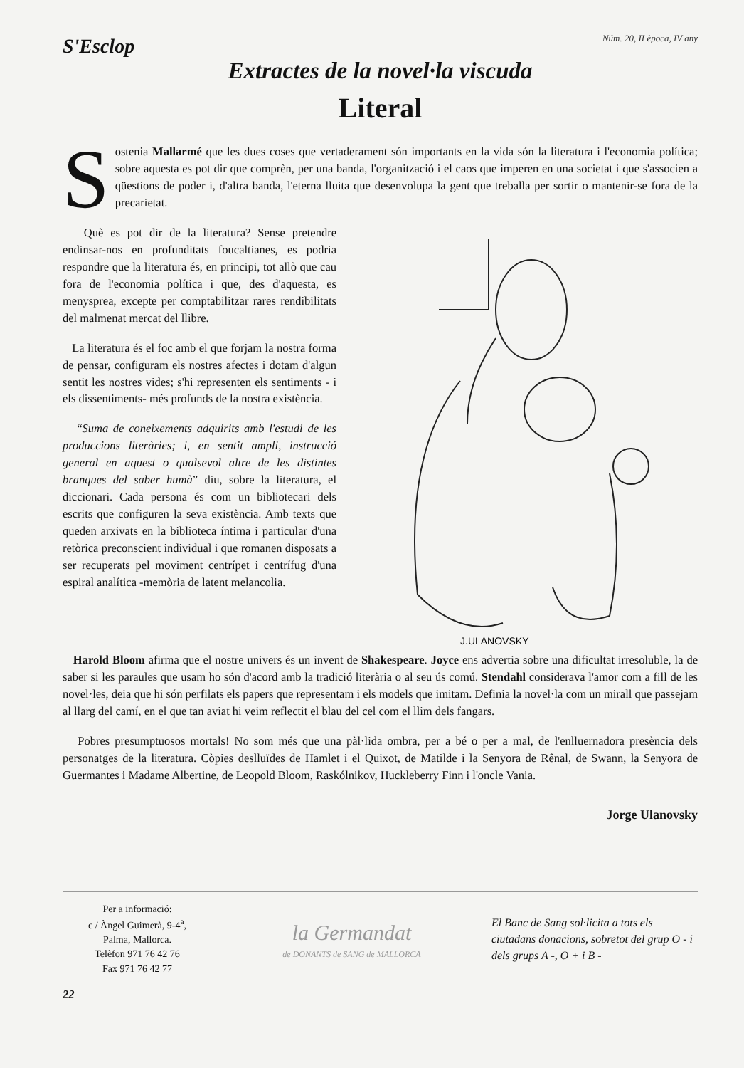S'Esclop
Núm. 20, II època, IV any
Extractes de la novel·la viscuda
Literal
Sostenia Mallarmé que les dues coses que vertaderament són importants en la vida són la literatura i l'economia política; sobre aquesta es pot dir que comprèn, per una banda, l'organització i el caos que imperen en una societat i que s'associen a qüestions de poder i, d'altra banda, l'eterna lluita que desenvolupa la gent que treballa per sortir o mantenir-se fora de la precarietat.
Què es pot dir de la literatura? Sense pretendre endinsar-nos en profunditats foucaltianes, es podria respondre que la literatura és, en principi, tot allò que cau fora de l'economia política i que, des d'aquesta, es menysprea, excepte per comptabilitzar rares rendibilitats del malmenat mercat del llibre.
La literatura és el foc amb el que forjam la nostra forma de pensar, configuram els nostres afectes i dotam d'algun sentit les nostres vides; s'hi representen els sentiments - i els dissentiments- més profunds de la nostra existència.
“Suma de coneixements adquirits amb l'estudi de les produccions literàries; i, en sentit ampli, instrucció general en aquest o qualsevol altre de les distintes branques del saber humà” diu, sobre la literatura, el diccionari. Cada persona és com un bibliotecari dels escrits que configuren la seva existència. Amb texts que queden arxivats en la biblioteca íntima i particular d'una retòrica preconscient individual i que romanen disposats a ser recuperats pel moviment centrípet i centrífug d'una espiral analítica -memòria de latent melancolia.
J.ULANOVSKY
Harold Bloom afirma que el nostre univers és un invent de Shakespeare. Joyce ens advertia sobre una dificultat irresoluble, la de saber si les paraules que usam ho són d'acord amb la tradició literària o al seu ús comú. Stendahl considerava l'amor com a fill de les novel·les, deia que hi són perfilats els papers que representam i els models que imitam. Definia la novel·la com un mirall que passejam al llarg del camí, en el que tan aviat hi veim reflectit el blau del cel com el llim dels fangars.
Pobres presumptuosos mortals! No som més que una pàl·lida ombra, per a bé o per a mal, de l'enlluernadora presència dels personatges de la literatura. Còpies deslluïdes de Hamlet i el Quixot, de Matilde i la Senyora de Rênal, de Swann, la Senyora de Guermantes i Madame Albertine, de Leopold Bloom, Raskólnikov, Huckleberry Finn i l'oncle Vania.
Jorge Ulanovsky
Per a informació:
c / Àngel Guimerà, 9-4<sup>a</sup>,
Palma, Mallorca.
Telèfon 971 76 42 76
Fax 971 76 42 77
la Germandat
de DONANTS de SANG de MALLORCA
El Banc de Sang sol·licita a tots els ciutadans donacions, sobretot del grup O - i dels grups A -, O + i B -
22